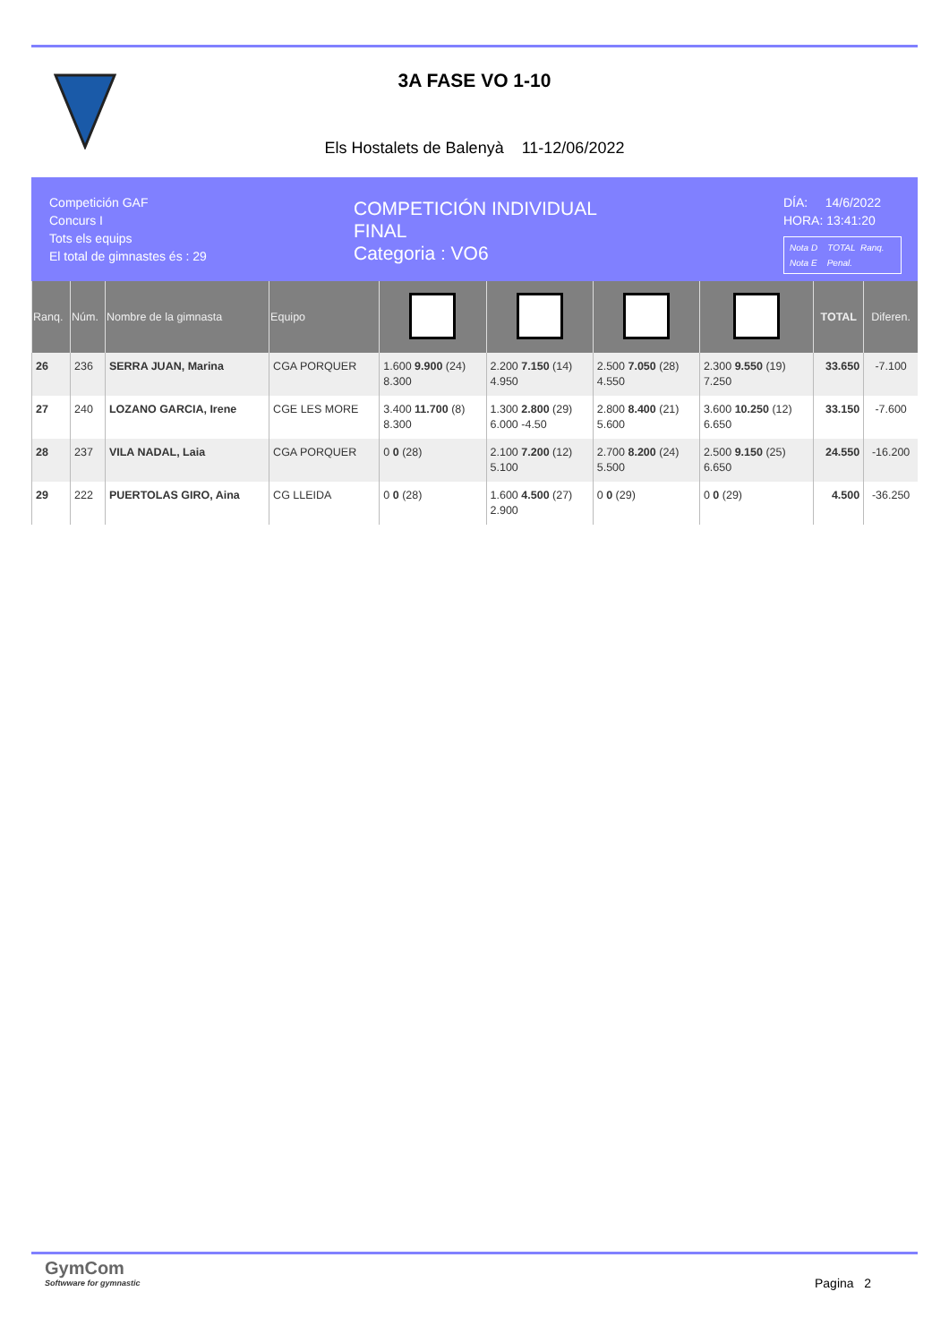3A FASE VO 1-10
Els Hostalets de Balenyà 11-12/06/2022
Competición GAF
Concurs I
Tots els equips
El total de gimnastes és : 29
COMPETICIÓN INDIVIDUAL
FINAL
Categoria : VO6
DÍA: 14/6/2022
HORA: 13:41:20
Nota D TOTAL Ranq.
Nota E Penal.
| Ranq. | Núm. | Nombre de la gimnasta | Equipo | | | | | TOTAL | Diferen. |
| --- | --- | --- | --- | --- | --- | --- | --- | --- | --- |
| 26 | 236 | SERRA JUAN, Marina | CGA PORQUER | 1.600 9.900 (24) 8.300 | 2.200 7.150 (14) 4.950 | 2.500 7.050 (28) 4.550 | 2.300 9.550 (19) 7.250 | 33.650 | -7.100 |
| 27 | 240 | LOZANO GARCIA, Irene | CGE LES MORE | 3.400 11.700 (8) 8.300 | 1.300 2.800 (29) 6.000 -4.50 | 2.800 8.400 (21) 5.600 | 3.600 10.250 (12) 6.650 | 33.150 | -7.600 |
| 28 | 237 | VILA NADAL, Laia | CGA PORQUER | 0 0 (28) | 2.100 7.200 (12) 5.100 | 2.700 8.200 (24) 5.500 | 2.500 9.150 (25) 6.650 | 24.550 | -16.200 |
| 29 | 222 | PUERTOLAS GIRO, Aina | CG LLEIDA | 0 0 (28) | 1.600 4.500 (27) 2.900 | 0 0 (29) | 0 0 (29) | 4.500 | -36.250 |
GymCom
Softwware for gymnastic
Pagina 2